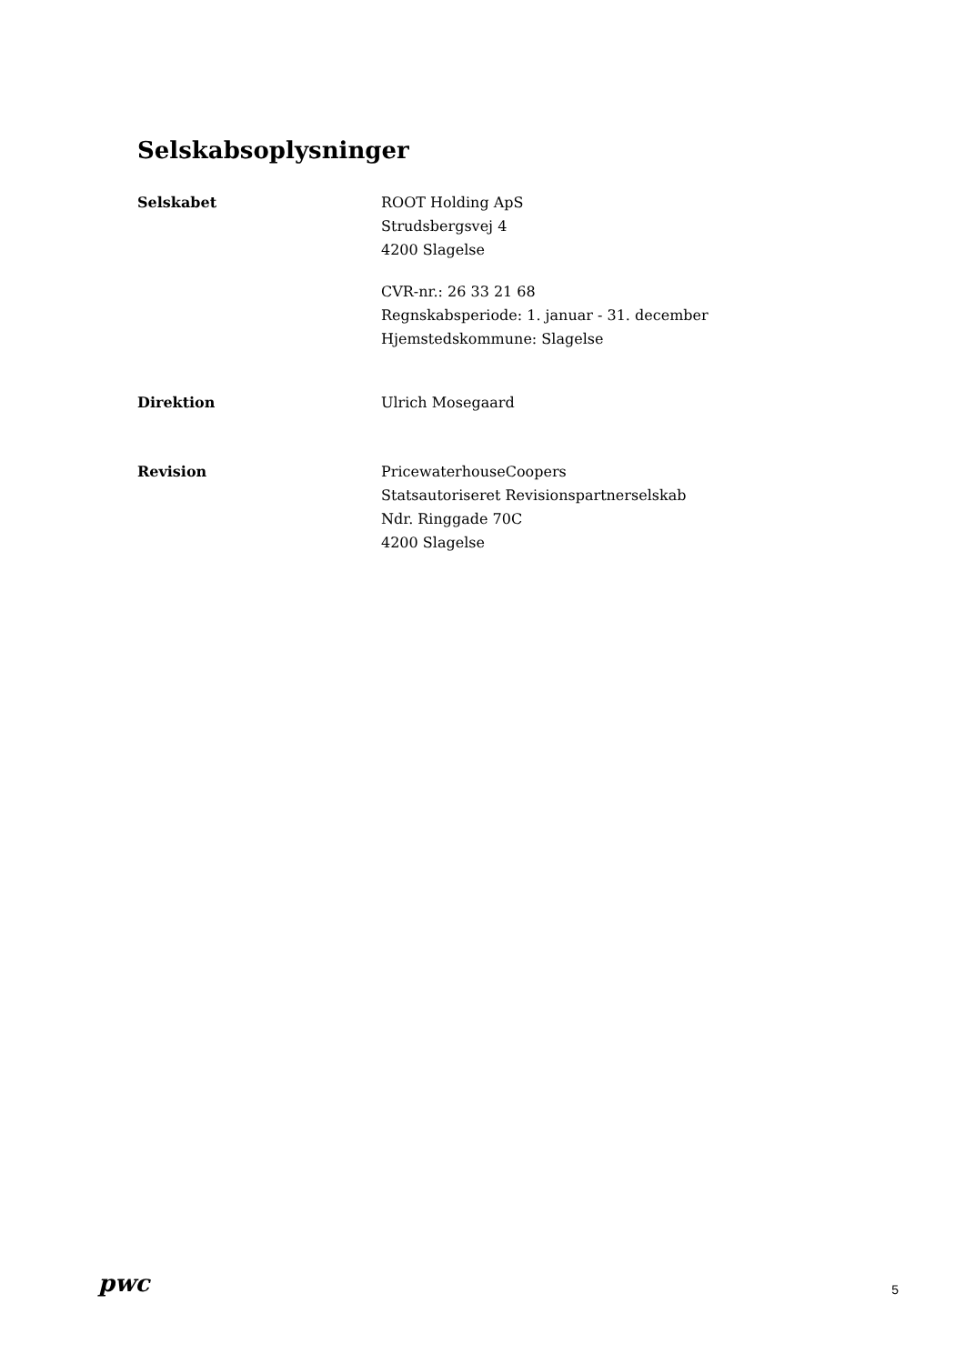Selskabsoplysninger
Selskabet ROOT Holding ApS
Strudsbergsvej 4
4200 Slagelse
CVR-nr.: 26 33 21 68
Regnskabsperiode: 1. januar - 31. december
Hjemstedskommune: Slagelse
Direktion Ulrich Mosegaard
Revision PricewaterhouseCoopers
Statsautoriseret Revisionspartnerselskab
Ndr. Ringgade 70C
4200 Slagelse
pwc
5